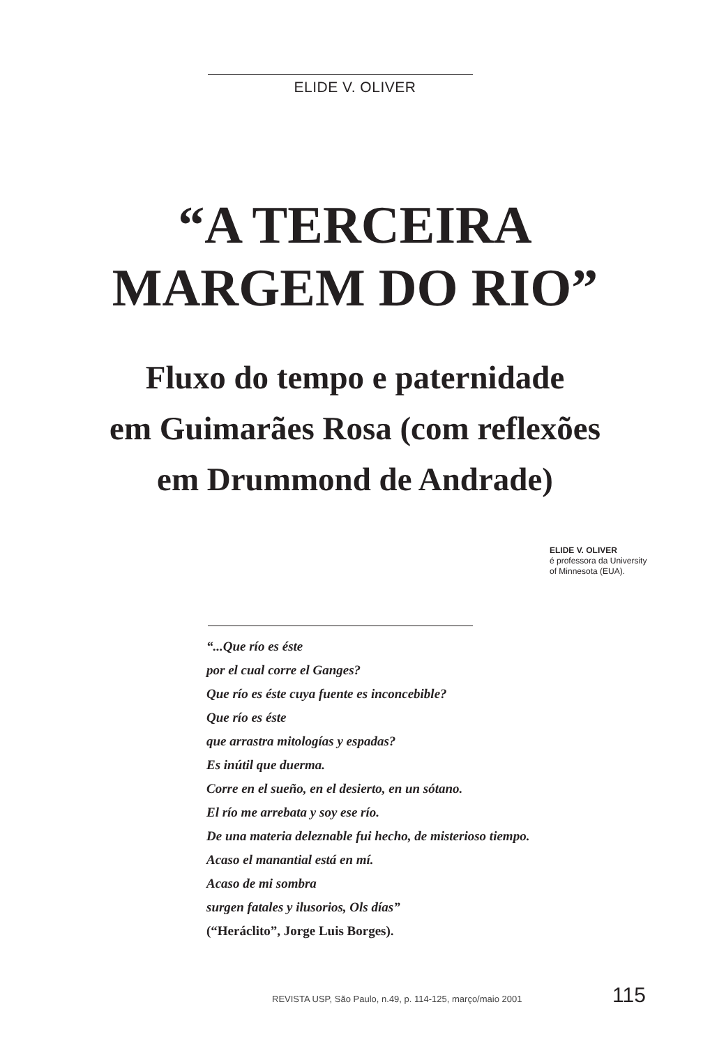ELIDE V. OLIVER
“A TERCEIRA
MARGEM DO RIO”
Fluxo do tempo e paternidade
em Guimarães Rosa (com reflexões
em Drummond de Andrade)
ELIDE V. OLIVER
é professora da University
of Minnesota (EUA).
“...Que río es éste
por el cual corre el Ganges?
Que río es éste cuya fuente es inconcebible?
Que río es éste
que arrastra mitologías y espadas?
Es inútil que duerma.
Corre en el sueño, en el desierto, en un sótano.
El río me arrebata y soy ese río.
De una materia deleznable fui hecho, de misterioso tiempo.
Acaso el manantial está en mí.
Acaso de mi sombra
surgen fatales y ilusorios, Ols días”
(“Heráclito”, Jorge Luis Borges).
REVISTA USP, São Paulo, n.49, p. 114-125, março/maio 2001
115